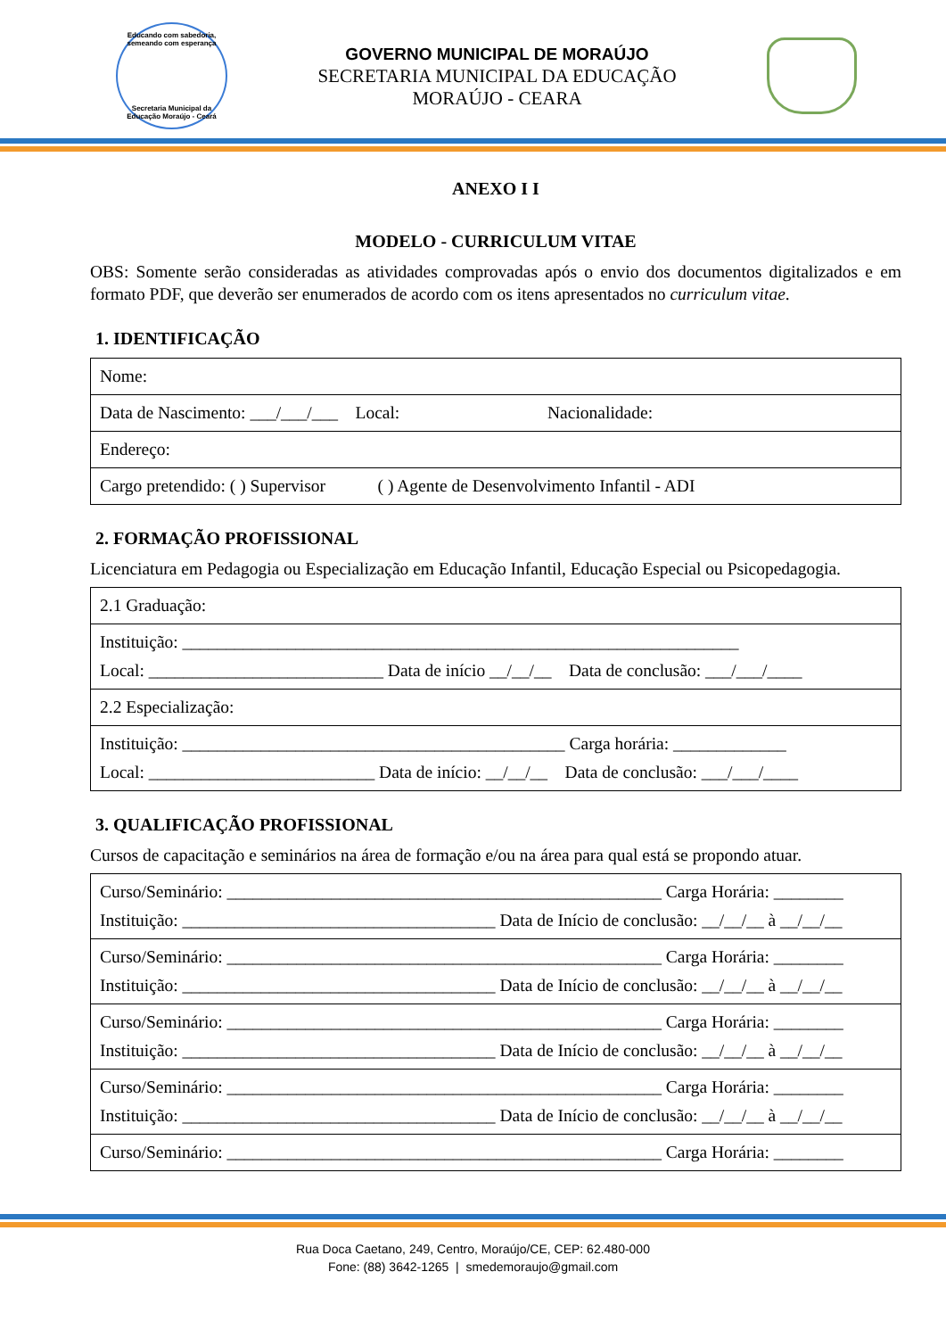Educando com sabedoria, semeando com esperança
Secretaria Municipal da Educação Moraújo - Ceará
GOVERNO MUNICIPAL DE MORAÚJO
SECRETARIA MUNICIPAL DA EDUCAÇÃO
MORAÚJO - CEARA
ANEXO I I
MODELO - CURRICULUM VITAE
OBS: Somente serão consideradas as atividades comprovadas após o envio dos documentos digitalizados e em formato PDF, que deverão ser enumerados de acordo com os itens apresentados no curriculum vitae.
1. IDENTIFICAÇÃO
| Nome: |
| Data de Nascimento: ___/___/___ Local: Nacionalidade: |
| Endereço: |
| Cargo pretendido: ( ) Supervisor ( ) Agente de Desenvolvimento Infantil - ADI |
2. FORMAÇÃO PROFISSIONAL
Licenciatura em Pedagogia ou Especialização em Educação Infantil, Educação Especial ou Psicopedagogia.
| 2.1 Graduação: |
| Instituição: ________________________________________________________________ Local: ___________________________ Data de início __/__/__ Data de conclusão: ___/___/____ |
| 2.2 Especialização: |
| Instituição: ____________________________________________ Carga horária: _____________ Local: __________________________ Data de início: __/__/__ Data de conclusão: ___/___/____ |
3. QUALIFICAÇÃO PROFISSIONAL
Cursos de capacitação e seminários na área de formação e/ou na área para qual está se propondo atuar.
| Curso/Seminário: __________________________________________________ Carga Horária: ________ Instituição: ____________________________________ Data de Início de conclusão: __/__/__ à __/__/__ |
| Curso/Seminário: __________________________________________________ Carga Horária: ________ Instituição: ____________________________________ Data de Início de conclusão: __/__/__ à __/__/__ |
| Curso/Seminário: __________________________________________________ Carga Horária: ________ Instituição: ____________________________________ Data de Início de conclusão: __/__/__ à __/__/__ |
| Curso/Seminário: __________________________________________________ Carga Horária: ________ Instituição: ____________________________________ Data de Início de conclusão: __/__/__ à __/__/__ |
| Curso/Seminário: __________________________________________________ Carga Horária: ________ |
Rua Doca Caetano, 249, Centro, Moraújo/CE, CEP: 62.480-000
Fone: (88) 3642-1265 | smedemoraujo@gmail.com